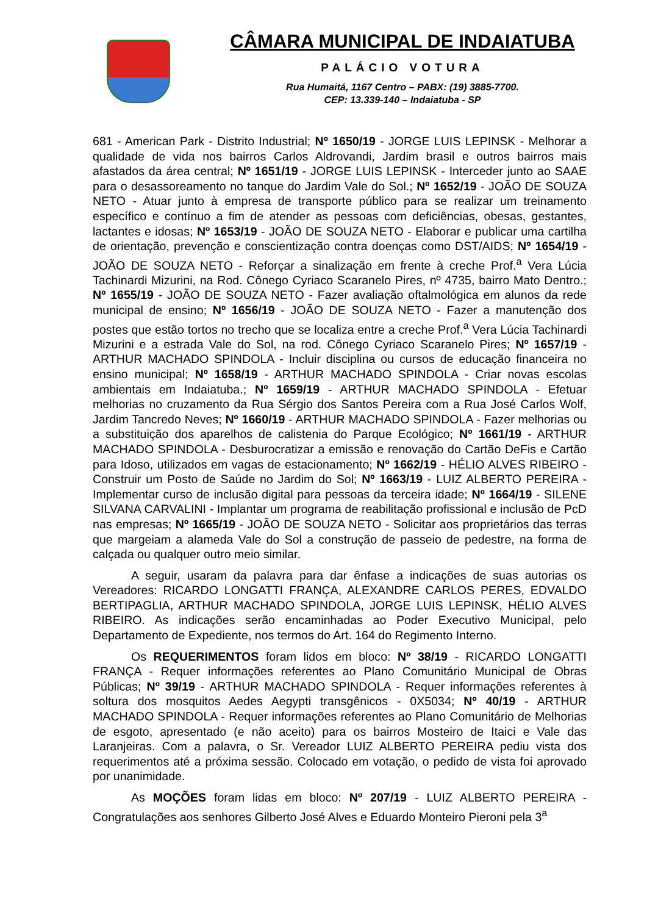CÂMARA MUNICIPAL DE INDAIATUBA
PALÁCIO VOTURA
Rua Humaitá, 1167 Centro – PABX: (19) 3885-7700.
CEP: 13.339-140 – Indaiatuba - SP
681 - American Park - Distrito Industrial; Nº 1650/19 - JORGE LUIS LEPINSK - Melhorar a qualidade de vida nos bairros Carlos Aldrovandi, Jardim brasil e outros bairros mais afastados da área central; Nº 1651/19 - JORGE LUIS LEPINSK - Interceder junto ao SAAE para o desassoreamento no tanque do Jardim Vale do Sol.; Nº 1652/19 - JOÃO DE SOUZA NETO - Atuar junto à empresa de transporte público para se realizar um treinamento específico e contínuo a fim de atender as pessoas com deficiências, obesas, gestantes, lactantes e idosas; Nº 1653/19 - JOÃO DE SOUZA NETO - Elaborar e publicar uma cartilha de orientação, prevenção e conscientização contra doenças como DST/AIDS; Nº 1654/19 - JOÃO DE SOUZA NETO - Reforçar a sinalização em frente à creche Prof.<sup>a</sup> Vera Lúcia Tachinardi Mizurini, na Rod. Cônego Cyriaco Scaranelo Pires, nº 4735, bairro Mato Dentro.; Nº 1655/19 - JOÃO DE SOUZA NETO - Fazer avaliação oftalmológica em alunos da rede municipal de ensino; Nº 1656/19 - JOÃO DE SOUZA NETO - Fazer a manutenção dos postes que estão tortos no trecho que se localiza entre a creche Prof.<sup>a</sup> Vera Lúcia Tachinardi Mizurini e a estrada Vale do Sol, na rod. Cônego Cyriaco Scaranelo Pires; Nº 1657/19 - ARTHUR MACHADO SPINDOLA - Incluir disciplina ou cursos de educação financeira no ensino municipal; Nº 1658/19 - ARTHUR MACHADO SPINDOLA - Criar novas escolas ambientais em Indaiatuba.; Nº 1659/19 - ARTHUR MACHADO SPINDOLA - Efetuar melhorias no cruzamento da Rua Sérgio dos Santos Pereira com a Rua José Carlos Wolf, Jardim Tancredo Neves; Nº 1660/19 - ARTHUR MACHADO SPINDOLA - Fazer melhorias ou a substituição dos aparelhos de calistenia do Parque Ecológico; Nº 1661/19 - ARTHUR MACHADO SPINDOLA - Desburocratizar a emissão e renovação do Cartão DeFis e Cartão para Idoso, utilizados em vagas de estacionamento; Nº 1662/19 - HÉLIO ALVES RIBEIRO - Construir um Posto de Saúde no Jardim do Sol; Nº 1663/19 - LUIZ ALBERTO PEREIRA - Implementar curso de inclusão digital para pessoas da terceira idade; Nº 1664/19 - SILENE SILVANA CARVALINI - Implantar um programa de reabilitação profissional e inclusão de PcD nas empresas; Nº 1665/19 - JOÃO DE SOUZA NETO - Solicitar aos proprietários das terras que margeiam a alameda Vale do Sol a construção de passeio de pedestre, na forma de calçada ou qualquer outro meio similar.
A seguir, usaram da palavra para dar ênfase a indicações de suas autorias os Vereadores: RICARDO LONGATTI FRANÇA, ALEXANDRE CARLOS PERES, EDVALDO BERTIPAGLIA, ARTHUR MACHADO SPINDOLA, JORGE LUIS LEPINSK, HÉLIO ALVES RIBEIRO. As indicações serão encaminhadas ao Poder Executivo Municipal, pelo Departamento de Expediente, nos termos do Art. 164 do Regimento Interno.
Os REQUERIMENTOS foram lidos em bloco: Nº 38/19 - RICARDO LONGATTI FRANÇA - Requer informações referentes ao Plano Comunitário Municipal de Obras Públicas; Nº 39/19 - ARTHUR MACHADO SPINDOLA - Requer informações referentes à soltura dos mosquitos Aedes Aegypti transgênicos - 0X5034; Nº 40/19 - ARTHUR MACHADO SPINDOLA - Requer informações referentes ao Plano Comunitário de Melhorias de esgoto, apresentado (e não aceito) para os bairros Mosteiro de Itaici e Vale das Laranjeiras. Com a palavra, o Sr. Vereador LUIZ ALBERTO PEREIRA pediu vista dos requerimentos até a próxima sessão. Colocado em votação, o pedido de vista foi aprovado por unanimidade.
As MOÇÕES foram lidas em bloco: Nº 207/19 - LUIZ ALBERTO PEREIRA - Congratulações aos senhores Gilberto José Alves e Eduardo Monteiro Pieroni pela 3<sup>a</sup>